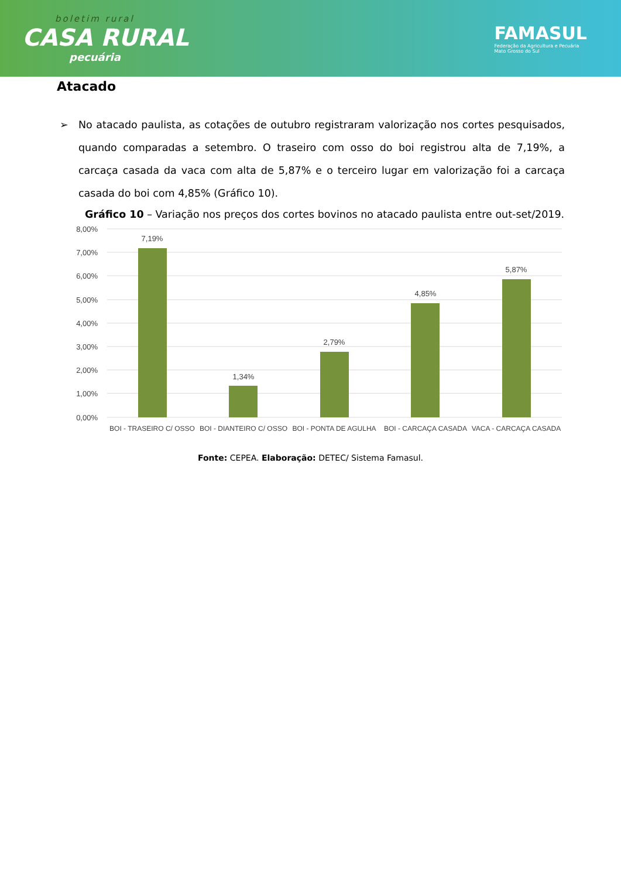boletim rural
CASA RURAL
pecuária
FAMASUL
Federação da Agricultura e Pecuária
Mato Grosso do Sul
Atacado
➢ No atacado paulista, as cotações de outubro registraram valorização nos cortes pesquisados, quando comparadas a setembro. O traseiro com osso do boi registrou alta de 7,19%, a carcaça casada da vaca com alta de 5,87% e o terceiro lugar em valorização foi a carcaça casada do boi com 4,85% (Gráfico 10).
Gráfico 10 – Variação nos preços dos cortes bovinos no atacado paulista entre out-set/2019.
8,00%
7,00%
6,00%
5,00%
4,00%
3,00%
2,00%
1,00%
0,00%
7,19%
1,34%
2,79%
4,85%
5,87%
BOI - TRASEIRO C/ OSSO
BOI - DIANTEIRO C/ OSSO
BOI - PONTA DE AGULHA
BOI - CARCAÇA CASADA
VACA - CARCAÇA CASADA
Fonte: CEPEA. Elaboração: DETEC/ Sistema Famasul.